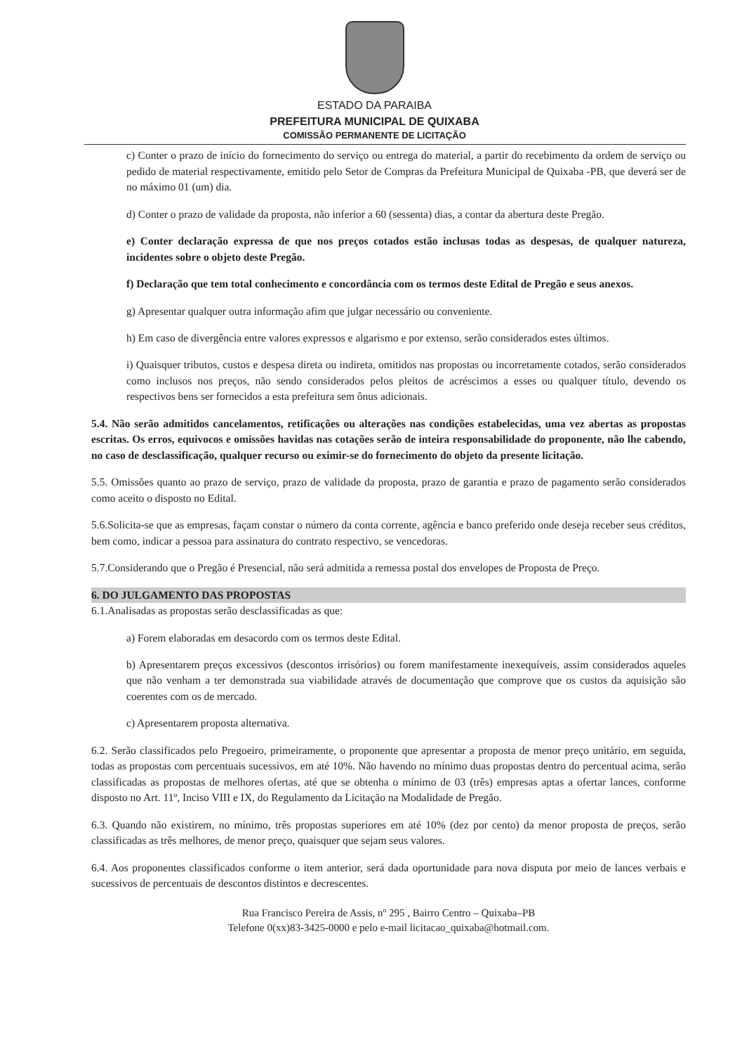ESTADO DA PARAIBA
PREFEITURA MUNICIPAL DE QUIXABA
COMISSÃO PERMANENTE DE LICITAÇÃO
c) Conter o prazo de início do fornecimento do serviço ou entrega do material, a partir do recebimento da ordem de serviço ou pedido de material respectivamente, emitido pelo Setor de Compras da Prefeitura Municipal de Quixaba -PB, que deverá ser de no máximo 01 (um) dia.
d) Conter o prazo de validade da proposta, não inferior a 60 (sessenta) dias, a contar da abertura deste Pregão.
e) Conter declaração expressa de que nos preços cotados estão inclusas todas as despesas, de qualquer natureza, incidentes sobre o objeto deste Pregão.
f) Declaração que tem total conhecimento e concordância com os termos deste Edital de Pregão e seus anexos.
g) Apresentar qualquer outra informação afim que julgar necessário ou conveniente.
h) Em caso de divergência entre valores expressos e algarismo e por extenso, serão considerados estes últimos.
i) Quaisquer tributos, custos e despesa direta ou indireta, omitidos nas propostas ou incorretamente cotados, serão considerados como inclusos nos preços, não sendo considerados pelos pleitos de acréscimos a esses ou qualquer título, devendo os respectivos bens ser fornecidos a esta prefeitura sem ônus adicionais.
5.4. Não serão admitidos cancelamentos, retificações ou alterações nas condições estabelecidas, uma vez abertas as propostas escritas. Os erros, equivocos e omissões havidas nas cotações serão de inteira responsabilidade do proponente, não lhe cabendo, no caso de desclassificação, qualquer recurso ou eximir-se do fornecimento do objeto da presente licitação.
5.5. Omissões quanto ao prazo de serviço, prazo de validade da proposta, prazo de garantia e prazo de pagamento serão considerados como aceito o disposto no Edital.
5.6.Solicita-se que as empresas, façam constar o número da conta corrente, agência e banco preferido onde deseja receber seus créditos, bem como, indicar a pessoa para assinatura do contrato respectivo, se vencedoras.
5.7.Considerando que o Pregão é Presencial, não será admitida a remessa postal dos envelopes de Proposta de Preço.
6. DO JULGAMENTO DAS PROPOSTAS
6.1.Analisadas as propostas serão desclassificadas as que:
a) Forem elaboradas em desacordo com os termos deste Edital.
b) Apresentarem preços excessivos (descontos irrisórios) ou forem manifestamente inexequíveis, assim considerados aqueles que não venham a ter demonstrada sua viabilidade através de documentação que comprove que os custos da aquisição são coerentes com os de mercado.
c) Apresentarem proposta alternativa.
6.2. Serão classificados pelo Pregoeiro, primeiramente, o proponente que apresentar a proposta de menor preço unitário, em seguida, todas as propostas com percentuais sucessivos, em até 10%. Não havendo no mínimo duas propostas dentro do percentual acima, serão classificadas as propostas de melhores ofertas, até que se obtenha o mínimo de 03 (três) empresas aptas a ofertar lances, conforme disposto no Art. 11º, Inciso VIII e IX, do Regulamento da Licitação na Modalidade de Pregão.
6.3. Quando não existirem, no mínimo, três propostas superiores em até 10% (dez por cento) da menor proposta de preços, serão classificadas as três melhores, de menor preço, quaisquer que sejam seus valores.
6.4. Aos proponentes classificados conforme o item anterior, será dada oportunidade para nova disputa por meio de lances verbais e sucessivos de percentuais de descontos distintos e decrescentes.
Rua Francisco Pereira de Assis, nº 295 , Bairro Centro – Quixaba–PB
Telefone 0(xx)83-3425-0000 e pelo e-mail licitacao_quixaba@hotmail.com.